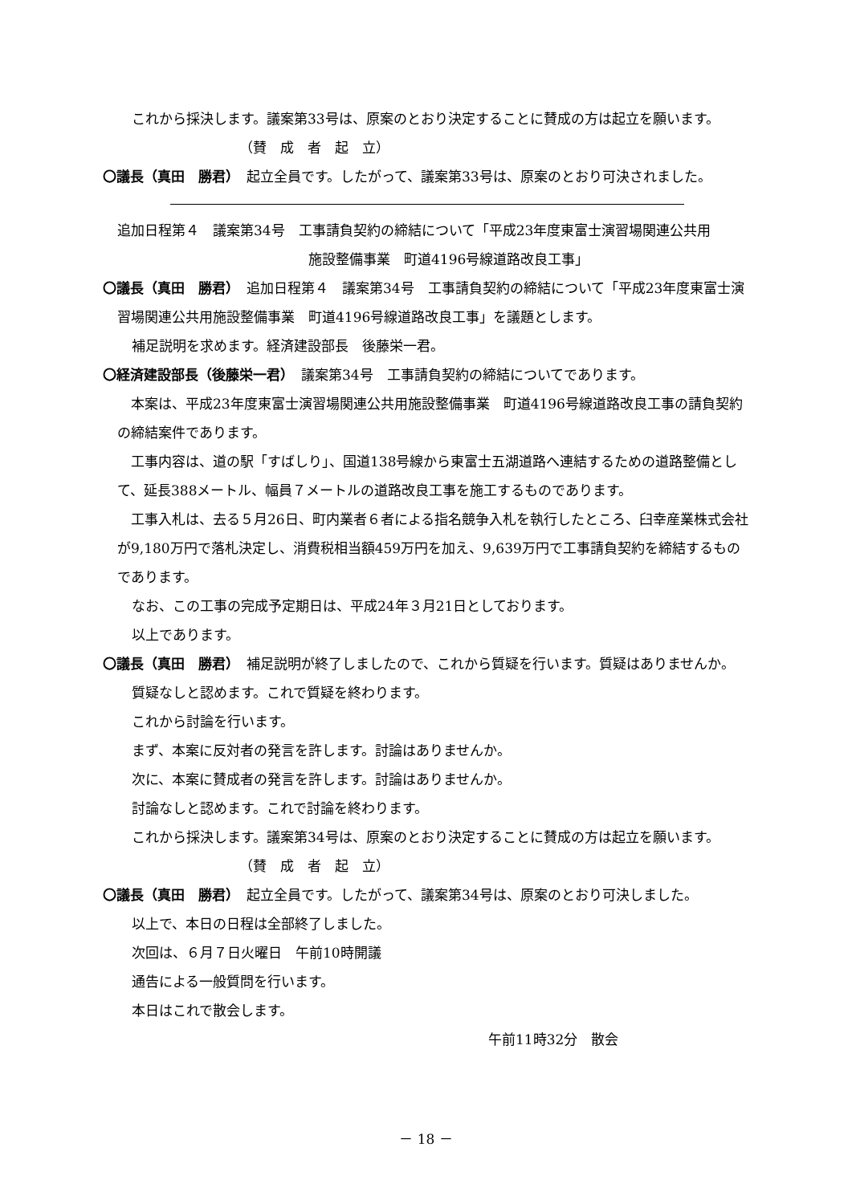これから採決します。議案第33号は、原案のとおり決定することに賛成の方は起立を願います。
（賛　成　者　起　立）
〇議長（真田　勝君）　起立全員です。したがって、議案第33号は、原案のとおり可決されました。
追加日程第４　議案第34号　工事請負契約の締結について「平成23年度東富士演習場関連公共用
施設整備事業　町道4196号線道路改良工事」
〇議長（真田　勝君）　追加日程第４　議案第34号　工事請負契約の締結について「平成23年度東富士演習場関連公共用施設整備事業　町道4196号線道路改良工事」を議題とします。
補足説明を求めます。経済建設部長　後藤栄一君。
〇経済建設部長（後藤栄一君）　議案第34号　工事請負契約の締結についてであります。
　本案は、平成23年度東富士演習場関連公共用施設整備事業　町道4196号線道路改良工事の請負契約の締結案件であります。
　工事内容は、道の駅「すばしり」、国道138号線から東富士五湖道路へ連結するための道路整備として、延長388メートル、幅員７メートルの道路改良工事を施工するものであります。
　工事入札は、去る５月26日、町内業者６者による指名競争入札を執行したところ、臼幸産業株式会社が9,180万円で落札決定し、消費税相当額459万円を加え、9,639万円で工事請負契約を締結するものであります。
なお、この工事の完成予定期日は、平成24年３月21日としております。
以上であります。
〇議長（真田　勝君）　補足説明が終了しましたので、これから質疑を行います。質疑はありませんか。
質疑なしと認めます。これで質疑を終わります。
これから討論を行います。
まず、本案に反対者の発言を許します。討論はありませんか。
次に、本案に賛成者の発言を許します。討論はありませんか。
討論なしと認めます。これで討論を終わります。
これから採決します。議案第34号は、原案のとおり決定することに賛成の方は起立を願います。
（賛　成　者　起　立）
〇議長（真田　勝君）　起立全員です。したがって、議案第34号は、原案のとおり可決しました。
以上で、本日の日程は全部終了しました。
次回は、６月７日火曜日　午前10時開議
通告による一般質問を行います。
本日はこれで散会します。
午前11時32分　散会
－ 18 －